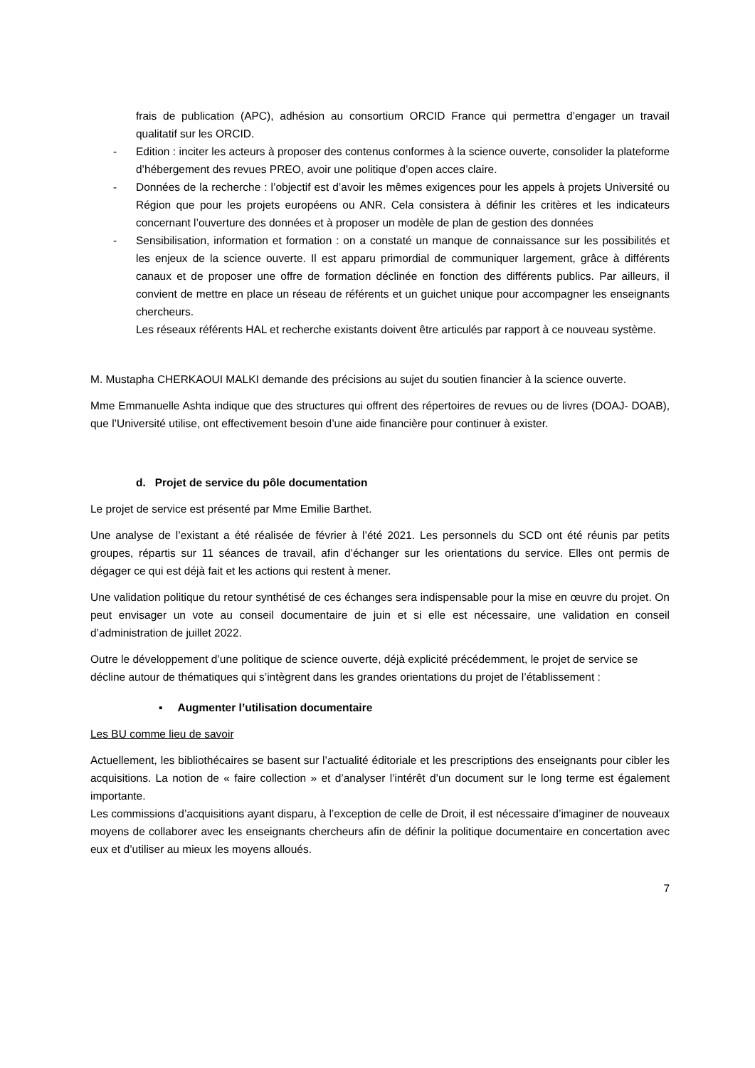frais de publication (APC), adhésion au consortium ORCID France qui permettra d’engager un travail qualitatif sur les ORCID.
- Edition : inciter les acteurs à proposer des contenus conformes à la science ouverte, consolider la plateforme d’hébergement des revues PREO, avoir une politique d’open acces claire.
- Données de la recherche : l’objectif est d’avoir les mêmes exigences pour les appels à projets Université ou Région que pour les projets européens ou ANR. Cela consistera à définir les critères et les indicateurs concernant l’ouverture des données et à proposer un modèle de plan de gestion des données
- Sensibilisation, information et formation : on a constaté un manque de connaissance sur les possibilités et les enjeux de la science ouverte. Il est apparu primordial de communiquer largement, grâce à différents canaux et de proposer une offre de formation déclinée en fonction des différents publics. Par ailleurs, il convient de mettre en place un réseau de référents et un guichet unique pour accompagner les enseignants chercheurs.
Les réseaux référents HAL et recherche existants doivent être articulés par rapport à ce nouveau système.
M. Mustapha CHERKAOUI MALKI demande des précisions au sujet du soutien financier à la science ouverte.
Mme Emmanuelle Ashta indique que des structures qui offrent des répertoires de revues ou de livres (DOAJ- DOAB), que l’Université utilise, ont effectivement besoin d’une aide financière pour continuer à exister.
d. Projet de service du pôle documentation
Le projet de service est présenté par Mme Emilie Barthet.
Une analyse de l’existant a été réalisée de février à l’été 2021. Les personnels du SCD ont été réunis par petits groupes, répartis sur 11 séances de travail, afin d’échanger sur les orientations du service. Elles ont permis de dégager ce qui est déjà fait et les actions qui restent à mener.
Une validation politique du retour synthétisé de ces échanges sera indispensable pour la mise en œuvre du projet. On peut envisager un vote au conseil documentaire de juin et si elle est nécessaire, une validation en conseil d’administration de juillet 2022.
Outre le développement d’une politique de science ouverte, déjà explicité précédemment, le projet de service se décline autour de thématiques qui s’intègrent dans les grandes orientations du projet de l’établissement :
▪ Augmenter l’utilisation documentaire
Les BU comme lieu de savoir
Actuellement, les bibliothécaires se basent sur l’actualité éditoriale et les prescriptions des enseignants pour cibler les acquisitions. La notion de « faire collection » et d’analyser l’intérêt d’un document sur le long terme est également importante.
Les commissions d’acquisitions ayant disparu, à l’exception de celle de Droit, il est nécessaire d’imaginer de nouveaux moyens de collaborer avec les enseignants chercheurs afin de définir la politique documentaire en concertation avec eux et d’utiliser au mieux les moyens alloués.
7